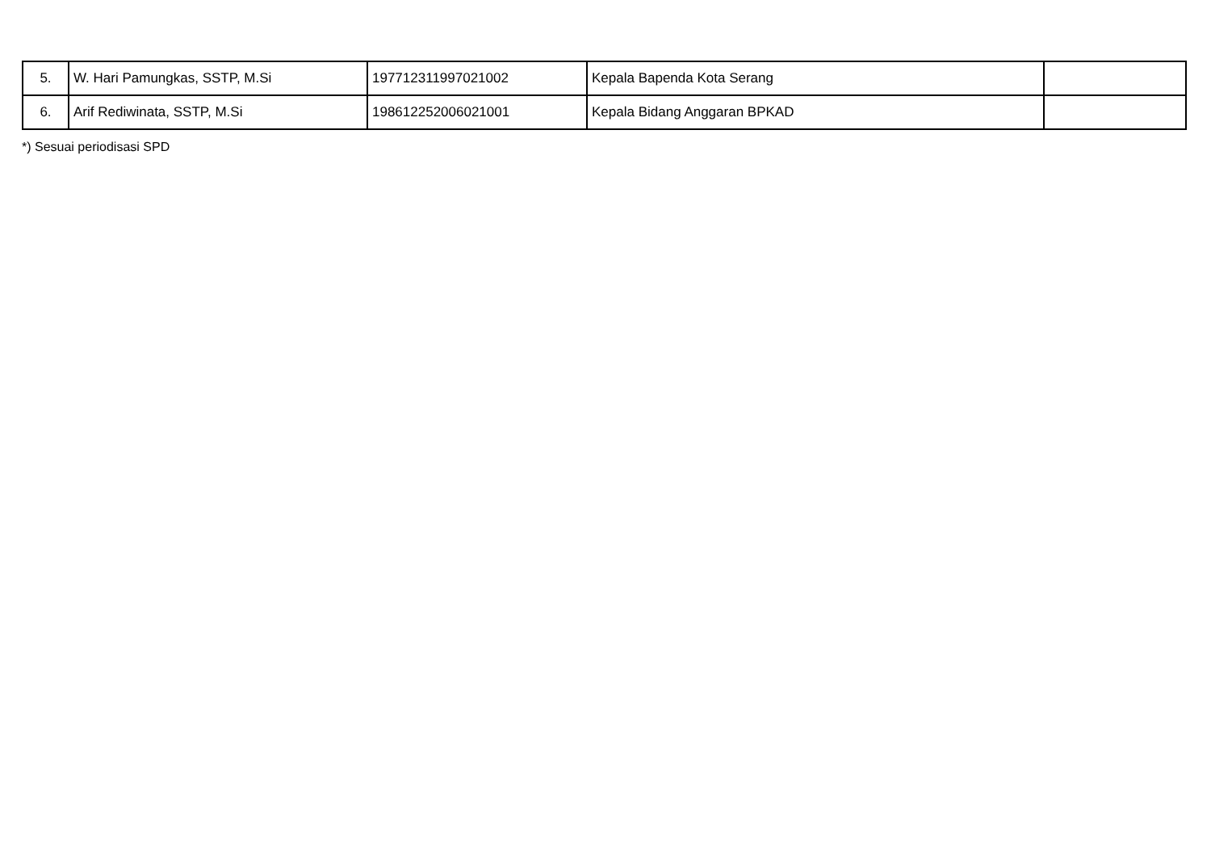| 5. | W. Hari Pamungkas, SSTP, M.Si | 197712311997021002 | Kepala Bapenda Kota Serang | |
| 6. | Arif Rediwinata, SSTP, M.Si | 198612252006021001 | Kepala Bidang Anggaran BPKAD | |
*) Sesuai periodisasi SPD